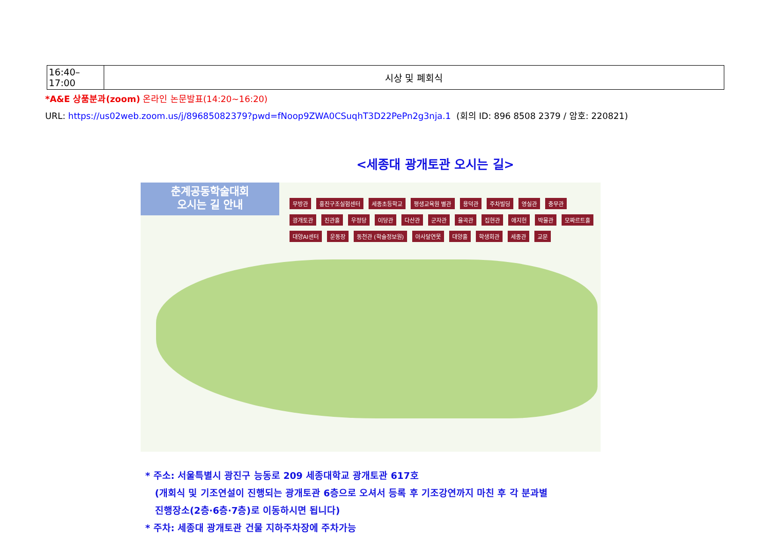| 16:40–17:00 | 시상 및 폐회식 |
*A&E 상품분과(zoom) 온라인 논문발표(14:20~16:20)
URL: https://us02web.zoom.us/j/89685082379?pwd=fNoop9ZWA0CSuqhT3D22PePn2g3nja.1 (회의 ID: 896 8508 2379 / 암호: 220821)
<세종대 광개토관 오시는 길>
춘계공동학술대회
오시는 길 안내
무방관 홍진구조실험센터 세종초등학교 평생교육원 별관 용덕관 주차빌딩 영실관 충무관 광개토관 진관홀 우정당 이당관 다산관 군자관 율곡관 집현관 애지헌 박물관 모짜르트홀 대양AI센터 운동장 동천관 (학술정보원) 아사달연못 대양홀 학생회관 세종관 교문
* 주소: 서울특별시 광진구 능동로 209 세종대학교 광개토관 617호
(개회식 및 기조연설이 진행되는 광개토관 6층으로 오셔서 등록 후 기조강연까지 마친 후 각 분과별
진행장소(2층·6층·7층)로 이동하시면 됩니다)
* 주차: 세종대 광개토관 건물 지하주차장에 주차가능